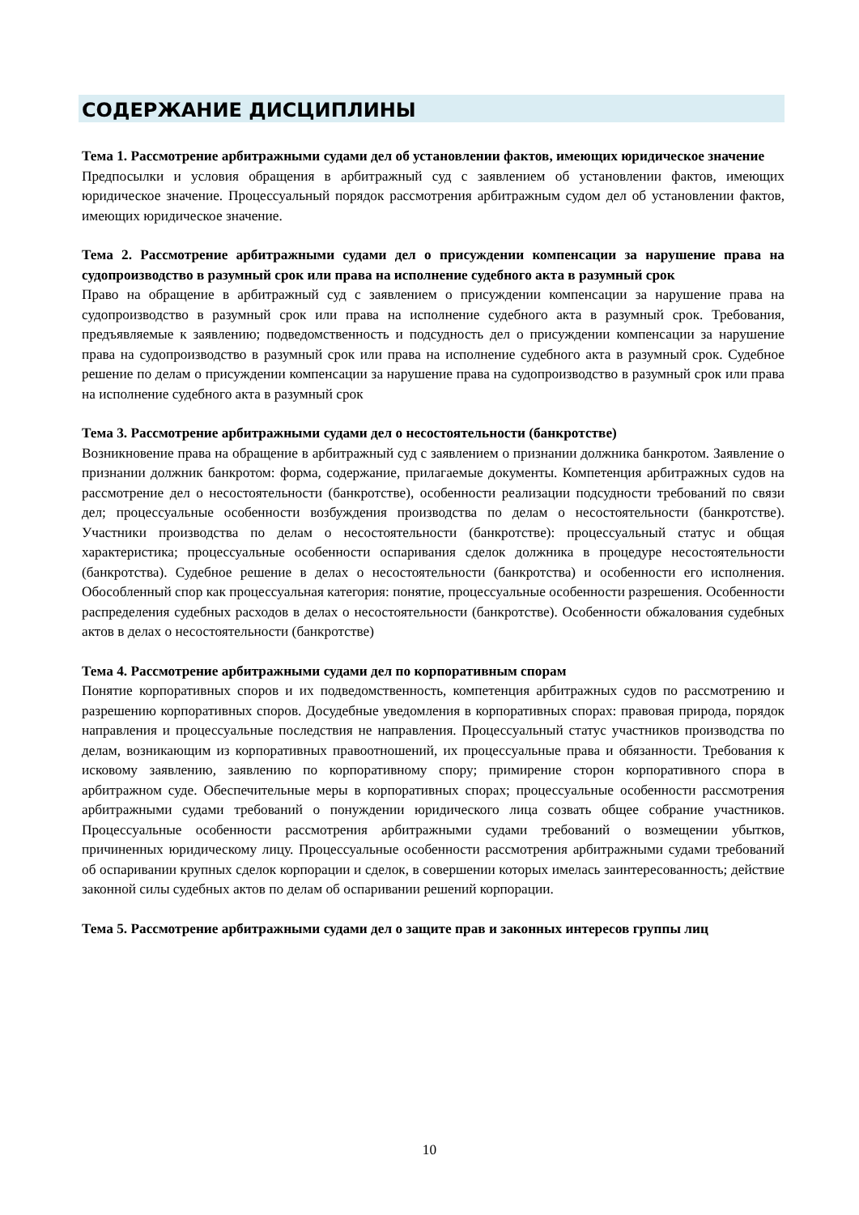СОДЕРЖАНИЕ ДИСЦИПЛИНЫ
Тема 1. Рассмотрение арбитражными судами дел об установлении фактов, имеющих юридическое значение
Предпосылки и условия обращения в арбитражный суд с заявлением об установлении фактов, имеющих юридическое значение. Процессуальный порядок рассмотрения арбитражным судом дел об установлении фактов, имеющих юридическое значение.
Тема 2. Рассмотрение арбитражными судами дел о присуждении компенсации за нарушение права на судопроизводство в разумный срок или права на исполнение судебного акта в разумный срок
Право на обращение в арбитражный суд с заявлением о присуждении компенсации за нарушение права на судопроизводство в разумный срок или права на исполнение судебного акта в разумный срок. Требования, предъявляемые к заявлению; подведомственность и подсудность дел о присуждении компенсации за нарушение права на судопроизводство в разумный срок или права на исполнение судебного акта в разумный срок. Судебное решение по делам о присуждении компенсации за нарушение права на судопроизводство в разумный срок или права на исполнение судебного акта в разумный срок
Тема 3. Рассмотрение арбитражными судами дел о несостоятельности (банкротстве)
Возникновение права на обращение в арбитражный суд с заявлением о признании должника банкротом. Заявление о признании должник банкротом: форма, содержание, прилагаемые документы. Компетенция арбитражных судов на рассмотрение дел о несостоятельности (банкротстве), особенности реализации подсудности требований по связи дел; процессуальные особенности возбуждения производства по делам о несостоятельности (банкротстве). Участники производства по делам о несостоятельности (банкротстве): процессуальный статус и общая характеристика; процессуальные особенности оспаривания сделок должника в процедуре несостоятельности (банкротства). Судебное решение в делах о несостоятельности (банкротства) и особенности его исполнения. Обособленный спор как процессуальная категория: понятие, процессуальные особенности разрешения. Особенности распределения судебных расходов в делах о несостоятельности (банкротстве). Особенности обжалования судебных актов в делах о несостоятельности (банкротстве)
Тема 4. Рассмотрение арбитражными судами дел по корпоративным спорам
Понятие корпоративных споров и их подведомственность, компетенция арбитражных судов по рассмотрению и разрешению корпоративных споров. Досудебные уведомления в корпоративных спорах: правовая природа, порядок направления и процессуальные последствия не направления. Процессуальный статус участников производства по делам, возникающим из корпоративных правоотношений, их процессуальные права и обязанности. Требования к исковому заявлению, заявлению по корпоративному спору; примирение сторон корпоративного спора в арбитражном суде. Обеспечительные меры в корпоративных спорах; процессуальные особенности рассмотрения арбитражными судами требований о понуждении юридического лица созвать общее собрание участников. Процессуальные особенности рассмотрения арбитражными судами требований о возмещении убытков, причиненных юридическому лицу. Процессуальные особенности рассмотрения арбитражными судами требований об оспаривании крупных сделок корпорации и сделок, в совершении которых имелась заинтересованность; действие законной силы судебных актов по делам об оспаривании решений корпорации.
Тема 5. Рассмотрение арбитражными судами дел о защите прав и законных интересов группы лиц
10